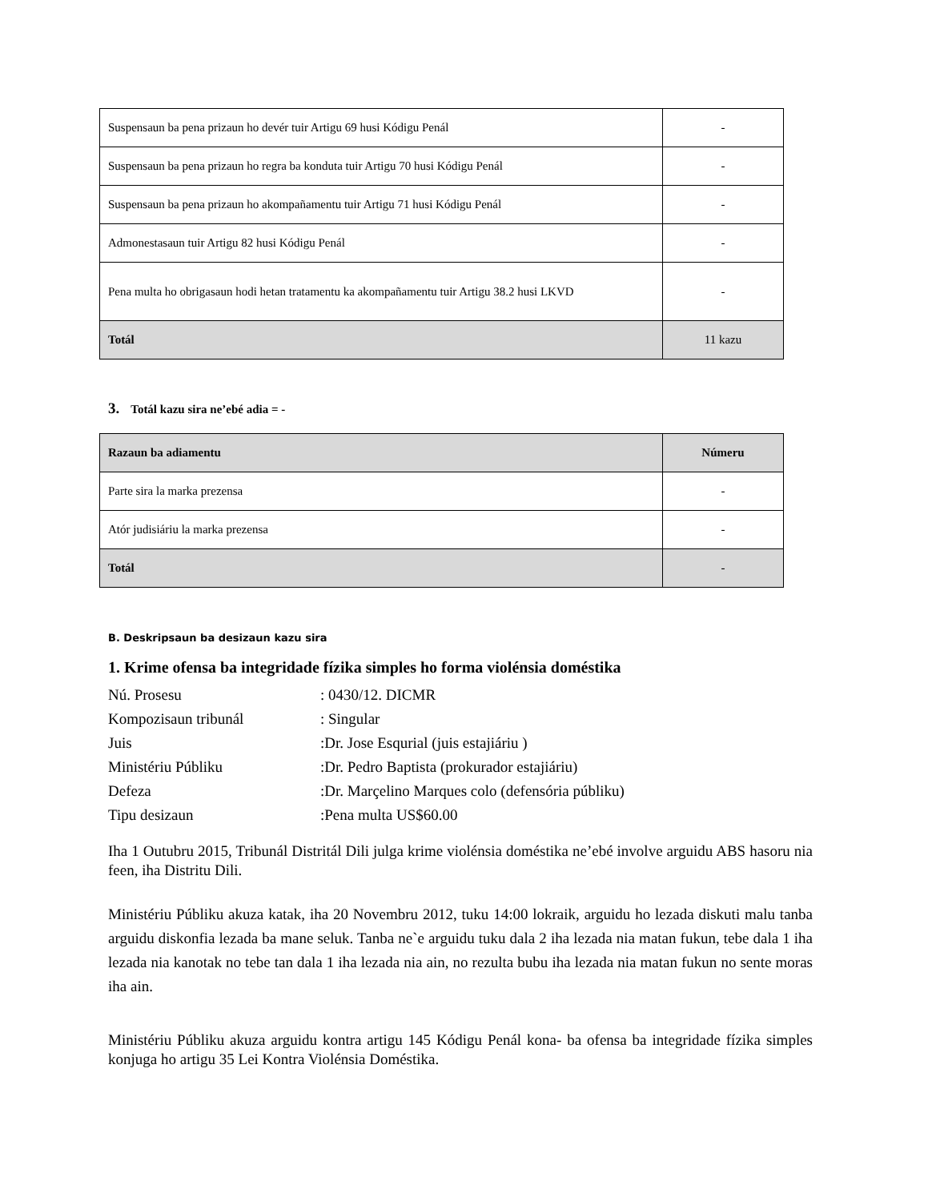| Suspensaun ba pena prizaun ho devér tuir Artigu 69 husi Kódigu Penál | - |
| Suspensaun ba pena prizaun ho regra ba konduta tuir Artigu 70 husi Kódigu Penál | - |
| Suspensaun ba pena prizaun ho akompañamentu tuir Artigu 71 husi Kódigu Penál | - |
| Admonestasaun tuir Artigu 82 husi Kódigu Penál | - |
| Pena multa ho obrigasaun hodi hetan tratamentu ka akompañamentu tuir Artigu 38.2 husi LKVD | - |
| Totál | 11 kazu |
3. Totál kazu sira ne’ebé adia = -
| Razaun ba adiamentu | Númeru |
| Parte sira la marka prezensa | - |
| Atór judisiáriu la marka prezensa | - |
| Totál | - |
B. Deskripsaun ba desizaun kazu sira
1. Krime ofensa ba integridade fízika simples ho forma violénsia doméstika
Nú. Prosesu: 0430/12. DICMR
Kompozisaun tribunál: Singular
Juis:Dr. Jose Esqurial (juis estajiáriu )
Ministériu Públiku:Dr. Pedro Baptista (prokurador estajiáriu)
Defeza:Dr. Marçelino Marques colo (defensória públiku)
Tipu desizaun:Pena multa US$60.00
Iha 1 Outubru 2015, Tribunál Distritál Dili julga krime violénsia doméstika ne’ebé involve arguidu ABS hasoru nia feen, iha Distritu Dili.
Ministériu Públiku akuza katak, iha 20 Novembru 2012, tuku 14:00 lokraik, arguidu ho lezada diskuti malu tanba arguidu diskonfia lezada ba mane seluk. Tanba ne`e arguidu tuku dala 2 iha lezada nia matan fukun, tebe dala 1 iha lezada nia kanotak no tebe tan dala 1 iha lezada nia ain, no rezulta bubu iha lezada nia matan fukun no sente moras iha ain.
Ministériu Públiku akuza arguidu kontra artigu 145 Kódigu Penál kona- ba ofensa ba integridade fízika simples konjuga ho artigu 35 Lei Kontra Violénsia Doméstika.